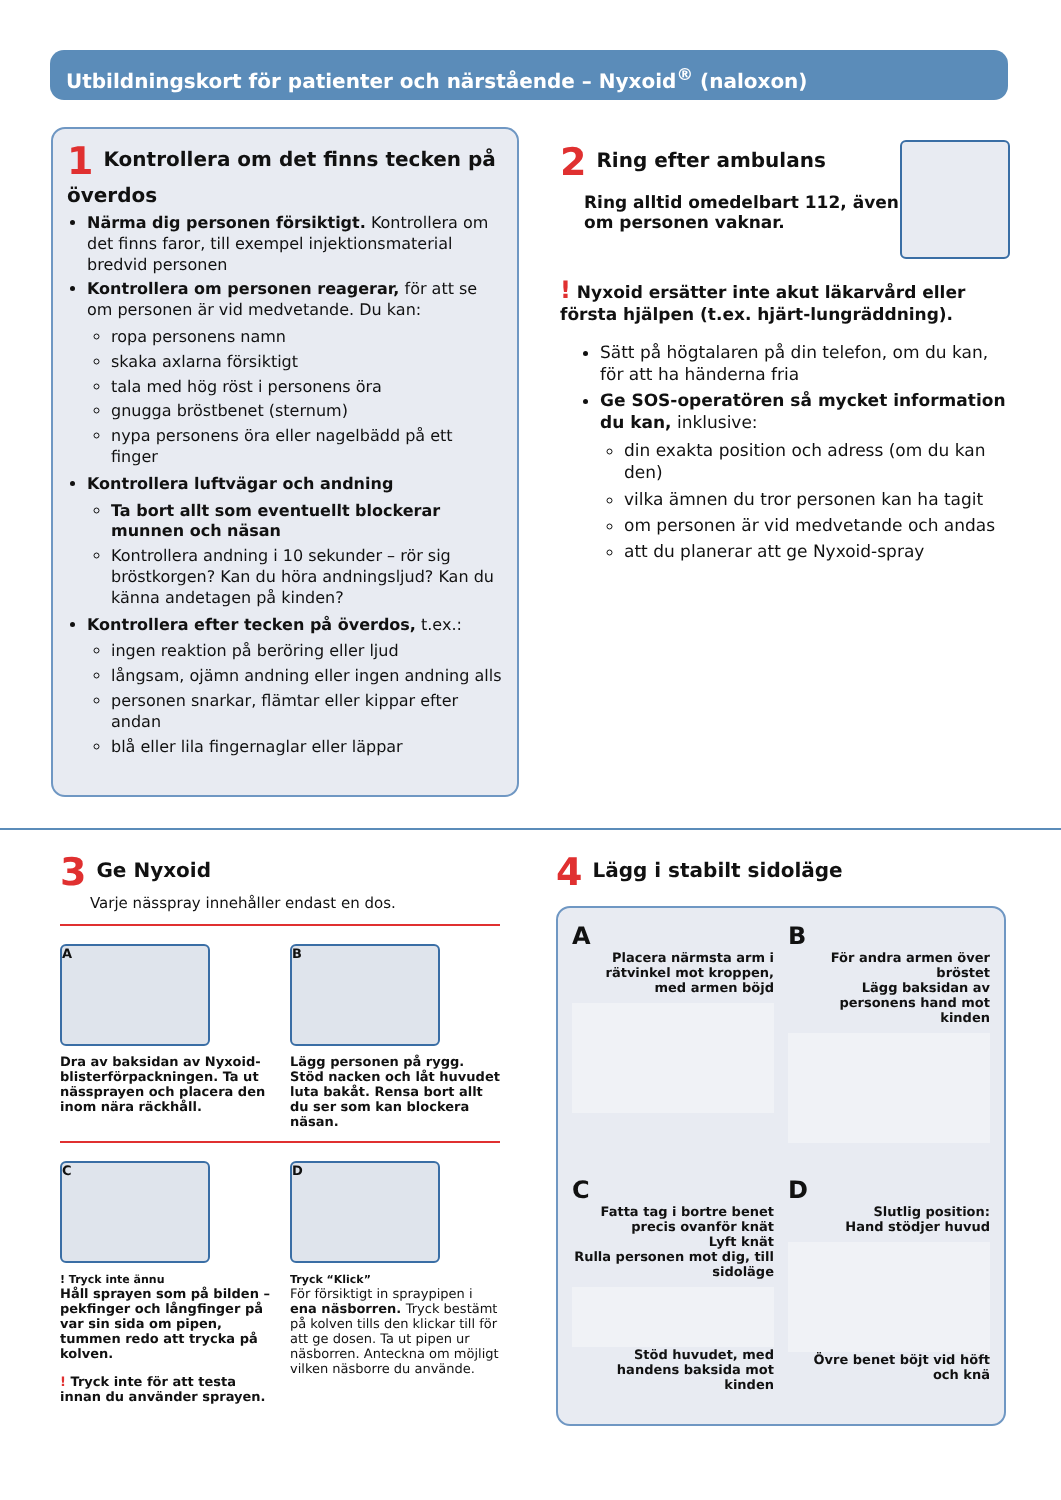Utbildningskort för patienter och närstående – Nyxoid<sup>®</sup> (naloxon)
1 Kontrollera om det finns tecken på överdos
Närma dig personen försiktigt. Kontrollera om det finns faror, till exempel injektionsmaterial bredvid personen
Kontrollera om personen reagerar, för att se om personen är vid medvetande. Du kan:
ropa personens namn
skaka axlarna försiktigt
tala med hög röst i personens öra
gnugga bröstbenet (sternum)
nypa personens öra eller nagelbädd på ett finger
Kontrollera luftvägar och andning
Ta bort allt som eventuellt blockerar munnen och näsan
Kontrollera andning i 10 sekunder – rör sig bröstkorgen? Kan du höra andningsljud? Kan du känna andetagen på kinden?
Kontrollera efter tecken på överdos, t.ex.:
ingen reaktion på beröring eller ljud
långsam, ojämn andning eller ingen andning alls
personen snarkar, flämtar eller kippar efter andan
blå eller lila fingernaglar eller läppar
2 Ring efter ambulans
Ring alltid omedelbart 112, även om personen vaknar.
! Nyxoid ersätter inte akut läkarvård eller första hjälpen (t.ex. hjärt-lungräddning).
Sätt på högtalaren på din telefon, om du kan, för att ha händerna fria
Ge SOS-operatören så mycket information du kan, inklusive:
din exakta position och adress (om du kan den)
vilka ämnen du tror personen kan ha tagit
om personen är vid medvetande och andas
att du planerar att ge Nyxoid-spray
3 Ge Nyxoid
Varje nässpray innehåller endast en dos.
A
Dra av baksidan av Nyxoid-blisterförpackningen. Ta ut nässprayen och placera den inom nära räckhåll.
B
Lägg personen på rygg. Stöd nacken och låt huvudet luta bakåt. Rensa bort allt du ser som kan blockera näsan.
C
! Tryck inte ännu
Håll sprayen som på bilden – pekfinger och långfinger på var sin sida om pipen, tummen redo att trycka på kolven.
! Tryck inte för att testa innan du använder sprayen.
D
Tryck “Klick”
För försiktigt in spraypipen i ena näsborren. Tryck bestämt på kolven tills den klickar till för att ge dosen. Ta ut pipen ur näsborren. Anteckna om möjligt vilken näsborre du använde.
4 Lägg i stabilt sidoläge
A
Placera närmsta arm i rätvinkel mot kroppen, med armen böjd
B
För andra armen över bröstet
Lägg baksidan av personens hand mot kinden
C
Fatta tag i bortre benet precis ovanför knät
Lyft knät
Rulla personen mot dig, till sidoläge
Stöd huvudet, med handens baksida mot kinden
D
Slutlig position:
Hand stödjer huvud
Övre benet böjt vid höft och knä